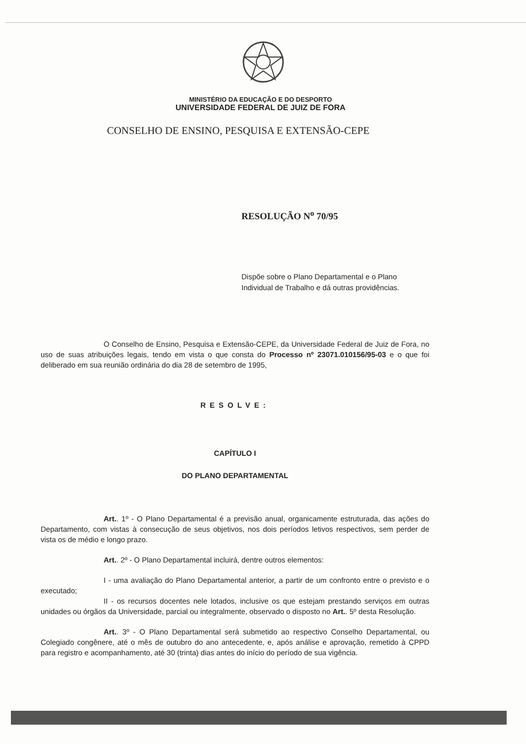MINISTÉRIO DA EDUCAÇÃO E DO DESPORTO
UNIVERSIDADE FEDERAL DE JUIZ DE FORA
CONSELHO DE ENSINO, PESQUISA E EXTENSÃO-CEPE
RESOLUÇÃO N<sup>o</sup> 70/95
Dispõe sobre o Plano Departamental e o Plano Individual de Trabalho e dá outras providências.
O Conselho de Ensino, Pesquisa e Extensão-CEPE, da Universidade Federal de Juiz de Fora, no uso de suas atribuições legais, tendo em vista o que consta do Processo nº 23071.010156/95-03 e o que foi deliberado em sua reunião ordinária do dia 28 de setembro de 1995,
RESOLVE:
CAPÍTULO I
DO PLANO DEPARTAMENTAL
Art.. 1º - O Plano Departamental é a previsão anual, organicamente estruturada, das ações do Departamento, com vistas à consecução de seus objetivos, nos dois períodos letivos respectivos, sem perder de vista os de médio e longo prazo.
Art.. 2º - O Plano Departamental incluirá, dentre outros elementos:
I - uma avaliação do Plano Departamental anterior, a partir de um confronto entre o previsto e o executado;
II - os recursos docentes nele lotados, inclusive os que estejam prestando serviços em outras unidades ou órgãos da Universidade, parcial ou integralmente, observado o disposto no Art.. 5º desta Resolução.
Art.. 3º - O Plano Departamental será submetido ao respectivo Conselho Departamental, ou Colegiado congênere, até o mês de outubro do ano antecedente, e, após análise e aprovação, remetido à CPPD para registro e acompanhamento, até 30 (trinta) dias antes do início do período de sua vigência.